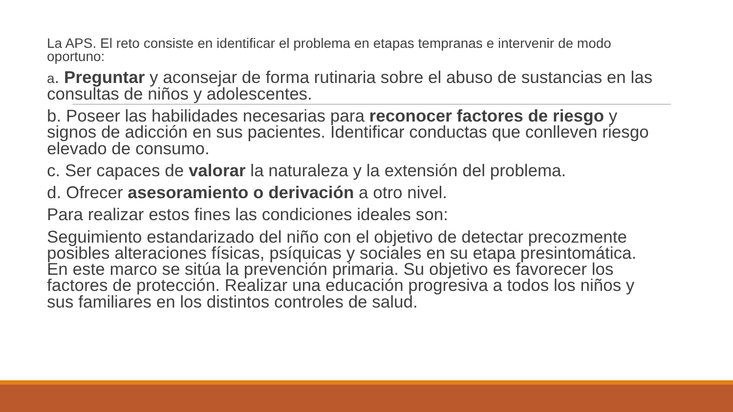La APS. El reto consiste en identificar el problema en etapas tempranas e intervenir de modo oportuno:
a. Preguntar y aconsejar de forma rutinaria sobre el abuso de sustancias en las consultas de niños y adolescentes.
b. Poseer las habilidades necesarias para reconocer factores de riesgo y signos de adicción en sus pacientes. Identificar conductas que conlleven riesgo elevado de consumo.
c. Ser capaces de valorar la naturaleza y la extensión del problema.
d. Ofrecer asesoramiento o derivación a otro nivel.
Para realizar estos fines las condiciones ideales son:
Seguimiento estandarizado del niño con el objetivo de detectar precozmente posibles alteraciones físicas, psíquicas y sociales en su etapa presintomática. En este marco se sitúa la prevención primaria. Su objetivo es favorecer los factores de protección. Realizar una educación progresiva a todos los niños y sus familiares en los distintos controles de salud.